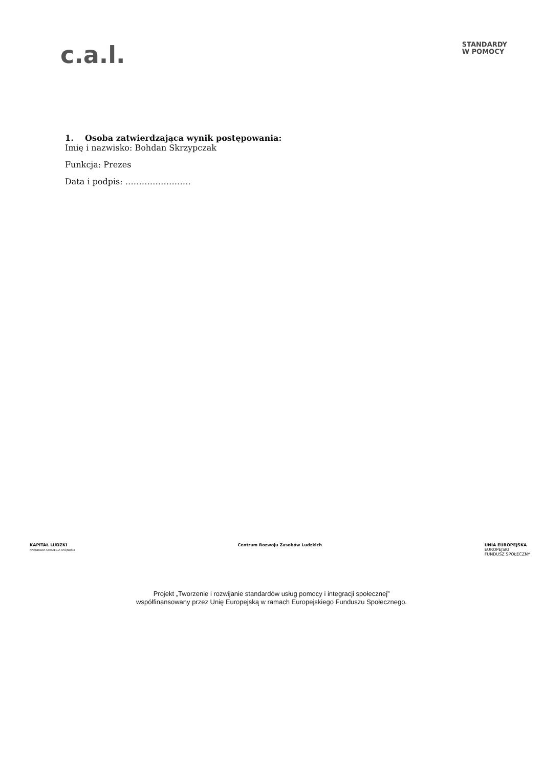c.a.l.
STANDARDY
W POMOCY
1. Osoba zatwierdzająca wynik postępowania:
Imię i nazwisko: Bohdan Skrzypczak
Funkcja: Prezes
Data i podpis: ……………………
KAPITAŁ LUDZKI
NARODOWA STRATEGIA SPÓJNOŚCI
Centrum Rozwoju Zasobów Ludzkich
UNIA EUROPEJSKA
EUROPEJSKI
FUNDUSZ SPOŁECZNY
Projekt „Tworzenie i rozwijanie standardów usług pomocy i integracji społecznej”
współfinansowany przez Unię Europejską w ramach Europejskiego Funduszu Społecznego.